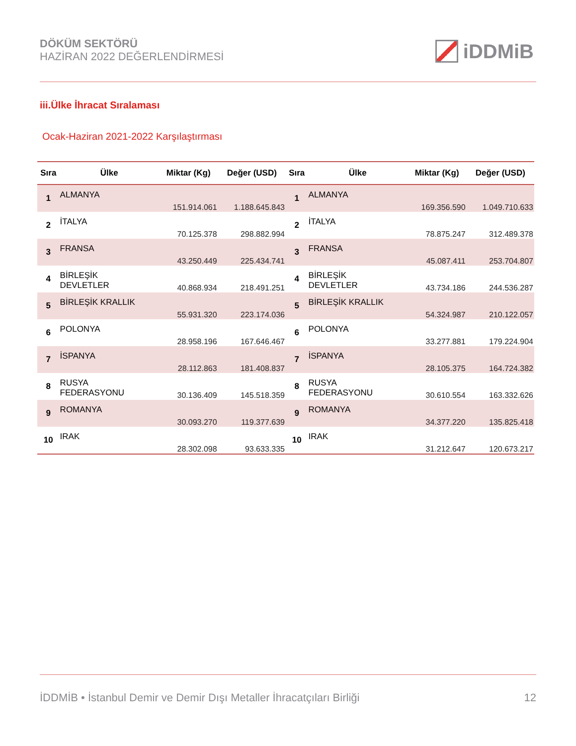DÖKÜM SEKTÖRÜ
HAZİRAN 2022 DEĞERLENDİRMESİ
iDDMiB
iii.Ülke İhracat Sıralaması
Ocak-Haziran 2021-2022 Karşılaştırması
| Sıra | Ülke | Miktar (Kg) | Değer (USD) | Sıra | Ülke | Miktar (Kg) | Değer (USD) |
| --- | --- | --- | --- | --- | --- | --- | --- |
| 1 | ALMANYA | 151.914.061 | 1.188.645.843 | 1 | ALMANYA | 169.356.590 | 1.049.710.633 |
| 2 | İTALYA | 70.125.378 | 298.882.994 | 2 | İTALYA | 78.875.247 | 312.489.378 |
| 3 | FRANSA | 43.250.449 | 225.434.741 | 3 | FRANSA | 45.087.411 | 253.704.807 |
| 4 | BİRLEŞİK DEVLETLER | 40.868.934 | 218.491.251 | 4 | BİRLEŞİK DEVLETLER | 43.734.186 | 244.536.287 |
| 5 | BİRLEŞİK KRALLIK | 55.931.320 | 223.174.036 | 5 | BİRLEŞİK KRALLIK | 54.324.987 | 210.122.057 |
| 6 | POLONYA | 28.958.196 | 167.646.467 | 6 | POLONYA | 33.277.881 | 179.224.904 |
| 7 | İSPANYA | 28.112.863 | 181.408.837 | 7 | İSPANYA | 28.105.375 | 164.724.382 |
| 8 | RUSYA FEDERASYONU | 30.136.409 | 145.518.359 | 8 | RUSYA FEDERASYONU | 30.610.554 | 163.332.626 |
| 9 | ROMANYA | 30.093.270 | 119.377.639 | 9 | ROMANYA | 34.377.220 | 135.825.418 |
| 10 | IRAK | 28.302.098 | 93.633.335 | 10 | IRAK | 31.212.647 | 120.673.217 |
İDDMİB • İstanbul Demir ve Demir Dışı Metaller İhracatçıları Birliği 12